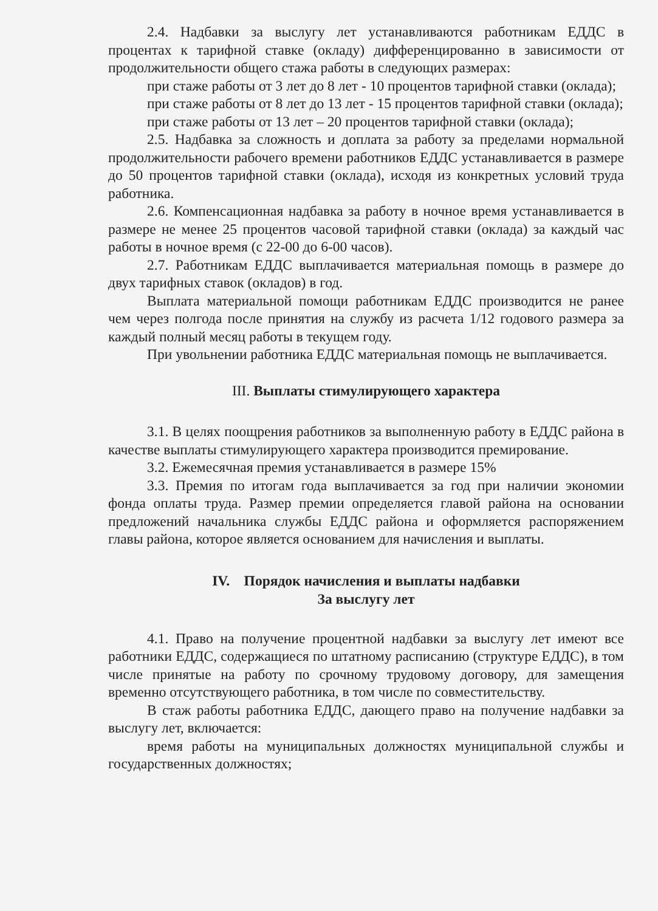2.4. Надбавки за выслугу лет устанавливаются работникам ЕДДС в процентах к тарифной ставке (окладу) дифференцированно в зависимости от продолжительности общего стажа работы в следующих размерах:
при стаже работы от 3 лет до 8 лет - 10 процентов тарифной ставки (оклада);
при стаже работы от 8 лет до 13 лет - 15 процентов тарифной ставки (оклада);
при стаже работы от 13 лет – 20 процентов тарифной ставки (оклада);
2.5. Надбавка за сложность и доплата за работу за пределами нормальной продолжительности рабочего времени работников ЕДДС устанавливается в размере до 50 процентов тарифной ставки (оклада), исходя из конкретных условий труда работника.
2.6. Компенсационная надбавка за работу в ночное время устанавливается в размере не менее 25 процентов часовой тарифной ставки (оклада) за каждый час работы в ночное время (с 22-00 до 6-00 часов).
2.7. Работникам ЕДДС выплачивается материальная помощь в размере до двух тарифных ставок (окладов) в год.
Выплата материальной помощи работникам ЕДДС производится не ранее чем через полгода после принятия на службу из расчета 1/12 годового размера за каждый полный месяц работы в текущем году.
При увольнении работника ЕДДС материальная помощь не выплачивается.
III. Выплаты стимулирующего характера
3.1. В целях поощрения работников за выполненную работу в ЕДДС района в качестве выплаты стимулирующего характера производится премирование.
3.2. Ежемесячная премия устанавливается в размере 15%
3.3. Премия по итогам года выплачивается за год при наличии экономии фонда оплаты труда. Размер премии определяется главой района на основании предложений начальника службы ЕДДС района и оформляется распоряжением главы района, которое является основанием для начисления и выплаты.
IV. Порядок начисления и выплаты надбавки
За выслугу лет
4.1. Право на получение процентной надбавки за выслугу лет имеют все работники ЕДДС, содержащиеся по штатному расписанию (структуре ЕДДС), в том числе принятые на работу по срочному трудовому договору, для замещения временно отсутствующего работника, в том числе по совместительству.
В стаж работы работника ЕДДС, дающего право на получение надбавки за выслугу лет, включается:
время работы на муниципальных должностях муниципальной службы и государственных должностях;